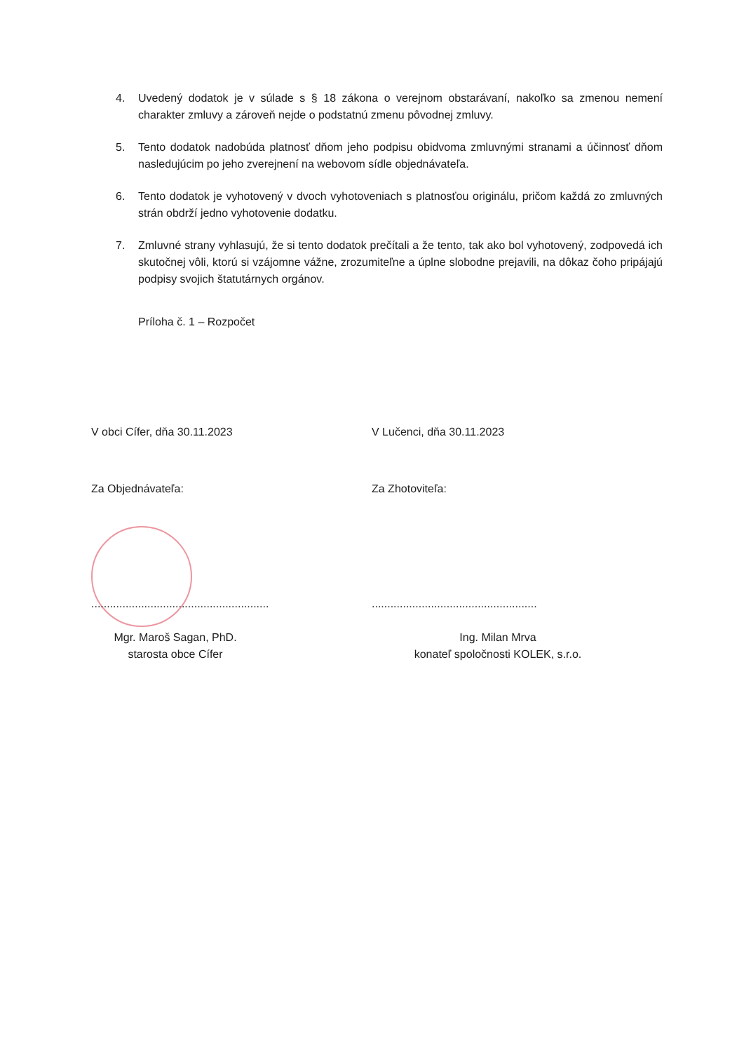4. Uvedený dodatok je v súlade s § 18 zákona o verejnom obstarávaní, nakoľko sa zmenou nemení charakter zmluvy a zároveň nejde o podstatnú zmenu pôvodnej zmluvy.
5. Tento dodatok nadobúda platnosť dňom jeho podpisu obidvoma zmluvnými stranami a účinnosť dňom nasledujúcim po jeho zverejnení na webovom sídle objednávateľa.
6. Tento dodatok je vyhotovený v dvoch vyhotoveniach s platnosťou originálu, pričom každá zo zmluvných strán obdrží jedno vyhotovenie dodatku.
7. Zmluvné strany vyhlasujú, že si tento dodatok prečítali a že tento, tak ako bol vyhotovený, zodpovedá ich skutočnej vôli, ktorú si vzájomne vážne, zrozumiteľne a úplne slobodne prejavili, na dôkaz čoho pripájajú podpisy svojich štatutárnych orgánov.
Príloha č. 1 – Rozpočet
V obci Cífer, dňa 30.11.2023 V Lučenci, dňa 30.11.2023
Za Objednávateľa: Za Zhotoviteľa:
.........................................................
.....................................................
Mgr. Maroš Sagan, PhD.
starosta obce Cífer
Ing. Milan Mrva
konateľ spoločnosti KOLEK, s.r.o.